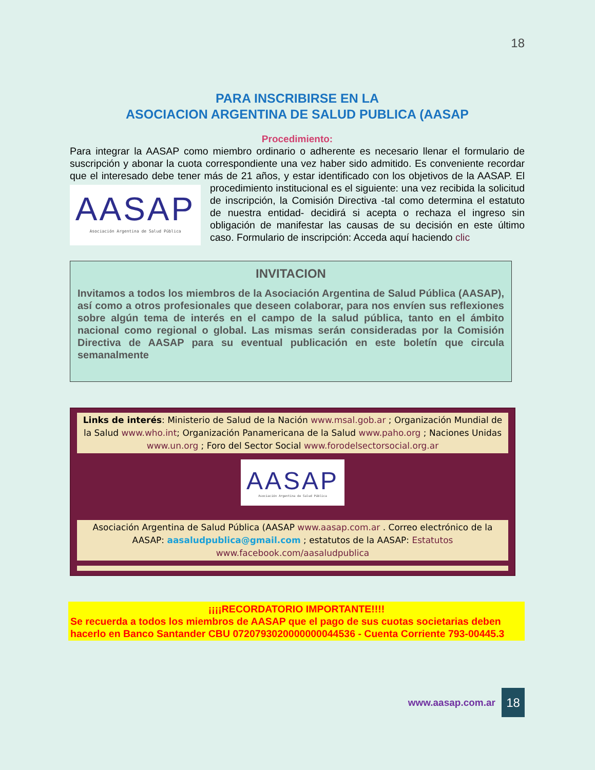18
PARA INSCRIBIRSE EN LA
ASOCIACION ARGENTINA DE SALUD PUBLICA (AASAP
Procedimiento:
Para integrar la AASAP como miembro ordinario o adherente es necesario llenar el formulario de suscripción y abonar la cuota correspondiente una vez haber sido admitido. Es conveniente recordar que el interesado debe tener más de 21 años, y estar identificado con los objetivos de
AASAP
Asociación Argentina de Salud Pública
la AASAP. El procedimiento institucional es el siguiente: una vez recibida la solicitud de inscripción, la Comisión Directiva -tal como determina el estatuto de nuestra entidad- decidirá si acepta o rechaza el ingreso sin obligación de manifestar las causas de su decisión en este último caso. Formulario de inscripción: Acceda aquí haciendo clic
INVITACION
Invitamos a todos los miembros de la Asociación Argentina de Salud Pública (AASAP), así como a otros profesionales que deseen colaborar, para nos envíen sus reflexiones sobre algún tema de interés en el campo de la salud pública, tanto en el ámbito nacional como regional o global. Las mismas serán consideradas por la Comisión Directiva de AASAP para su eventual publicación en este boletín que circula semanalmente
Links de interés: Ministerio de Salud de la Nación www.msal.gob.ar ; Organización Mundial de la Salud www.who.int; Organización Panamericana de la Salud www.paho.org ; Naciones Unidas www.un.org ; Foro del Sector Social www.forodelsectorsocial.org.ar
AASAP
Asociación Argentina de Salud Pública
Asociación Argentina de Salud Pública (AASAP www.aasap.com.ar . Correo electrónico de la AASAP: aasaludpublica@gmail.com ; estatutos de la AASAP: Estatutos
www.facebook.com/aasaludpublica
¡¡¡¡RECORDATORIO IMPORTANTE!!!!
Se recuerda a todos los miembros de AASAP que el pago de sus cuotas societarias deben hacerlo en Banco Santander CBU 0720793020000000044536 - Cuenta Corriente 793-00445.3
www.aasap.com.ar
18